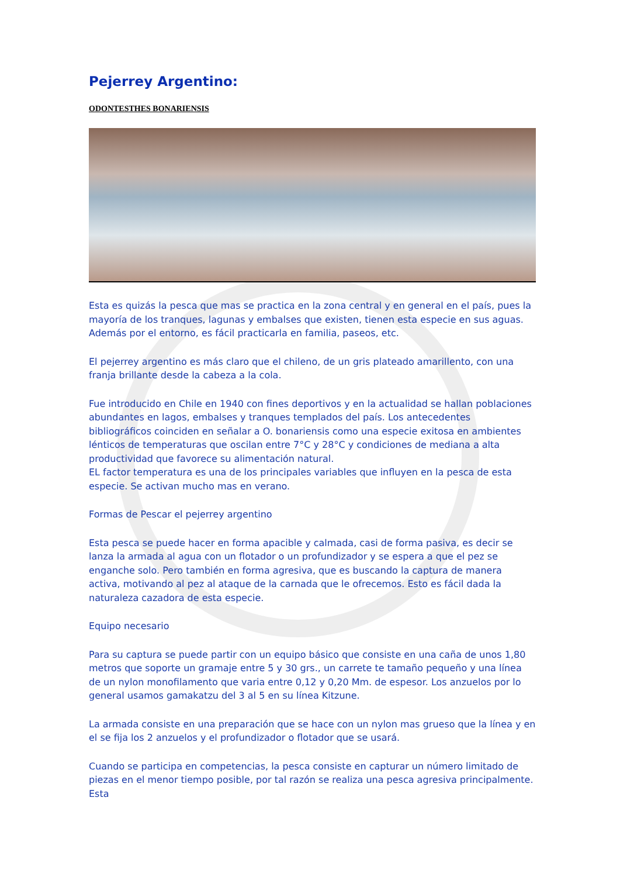Pejerrey Argentino:
ODONTESTHES BONARIENSIS
Esta es quizás la pesca que mas se practica en la zona central y en general en el país, pues la mayoría de los tranques, lagunas y embalses que existen, tienen esta especie en sus aguas. Además por el entorno, es fácil practicarla en familia, paseos, etc.
El pejerrey argentino es más claro que el chileno, de un gris plateado amarillento, con una franja brillante desde la cabeza a la cola.
Fue introducido en Chile en 1940 con fines deportivos y en la actualidad se hallan poblaciones abundantes en lagos, embalses y tranques templados del país. Los antecedentes bibliográficos coinciden en señalar a O. bonariensis como una especie exitosa en ambientes lénticos de temperaturas que oscilan entre 7°C y 28°C y condiciones de mediana a alta productividad que favorece su alimentación natural.
EL factor temperatura es una de los principales variables que influyen en la pesca de esta especie. Se activan mucho mas en verano.
Formas de Pescar el pejerrey argentino
Esta pesca se puede hacer en forma apacible y calmada, casi de forma pasiva, es decir se lanza la armada al agua con un flotador o un profundizador y se espera a que el pez se enganche solo. Pero también en forma agresiva, que es buscando la captura de manera activa, motivando al pez al ataque de la carnada que le ofrecemos. Esto es fácil dada la naturaleza cazadora de esta especie.
Equipo necesario
Para su captura se puede partir con un equipo básico que consiste en una caña de unos 1,80 metros que soporte un gramaje entre 5 y 30 grs., un carrete te tamaño pequeño y una línea de un nylon monofilamento que varia entre 0,12 y 0,20 Mm. de espesor. Los anzuelos por lo general usamos gamakatzu del 3 al 5 en su línea Kitzune.
La armada consiste en una preparación que se hace con un nylon mas grueso que la línea y en el se fija los 2 anzuelos y el profundizador o flotador que se usará.
Cuando se participa en competencias, la pesca consiste en capturar un número limitado de piezas en el menor tiempo posible, por tal razón se realiza una pesca agresiva principalmente. Esta